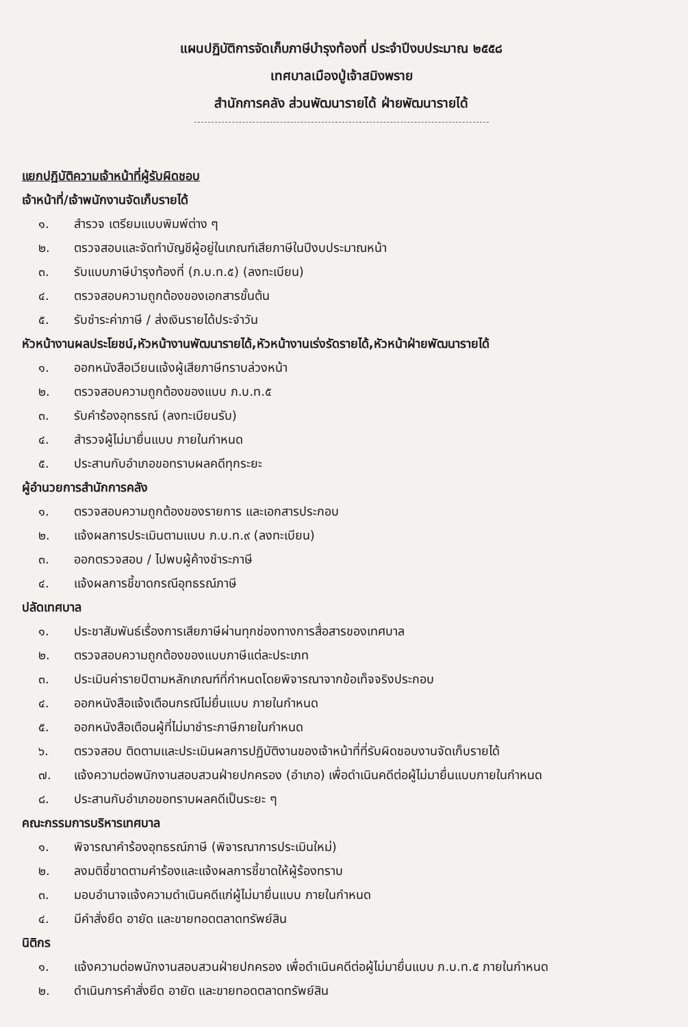แผนปฏิบัติการจัดเก็บภาษีบำรุงท้องที่ ประจำปีงบประมาณ ๒๕๕๘
เทศบาลเมืองปู่เจ้าสมิงพราย
สำนักการคลัง ส่วนพัฒนารายได้ ฝ่ายพัฒนารายได้
แยกปฏิบัติความเจ้าหน้าที่ผู้รับผิดชอบ
เจ้าหน้าที่/เจ้าพนักงานจัดเก็บรายได้
๑. สำรวจ เตรียมแบบพิมพ์ต่าง ๆ
๒. ตรวจสอบและจัดทำบัญชีผู้อยู่ในเกณฑ์เสียภาษีในปีงบประมาณหน้า
๓. รับแบบภาษีบำรุงท้องที่ (ภ.บ.ท.๕) (ลงทะเบียน)
๔. ตรวจสอบความถูกต้องของเอกสารขั้นต้น
๕. รับชำระค่าภาษี / ส่งเงินรายได้ประจำวัน
หัวหน้างานผลประโยชน์,หัวหน้างานพัฒนารายได้,หัวหน้างานเร่งรัดรายได้,หัวหน้าฝ่ายพัฒนารายได้
๑. ออกหนังสือเวียนแจ้งผู้เสียภาษีทราบล่วงหน้า
๒. ตรวจสอบความถูกต้องของแบบ ภ.บ.ท.๕
๓. รับคำร้องอุทธรณ์ (ลงทะเบียนรับ)
๔. สำรวจผู้ไม่มายื่นแบบ ภายในกำหนด
๕. ประสานกับอำเภอขอทราบผลคดีทุกระยะ
ผู้อำนวยการสำนักการคลัง
๑. ตรวจสอบความถูกต้องของรายการ และเอกสารประกอบ
๒. แจ้งผลการประเมินตามแบบ ภ.บ.ท.๙ (ลงทะเบียน)
๓. ออกตรวจสอบ / ไปพบผู้ค้างชำระภาษี
๔. แจ้งผลการชี้ขาดกรณีอุทธรณ์ภาษี
ปลัดเทศบาล
๑. ประชาสัมพันธ์เรื่องการเสียภาษีผ่านทุกช่องทางการสื่อสารของเทศบาล
๒. ตรวจสอบความถูกต้องของแบบภาษีแต่ละประเภท
๓. ประเมินค่ารายปีตามหลักเกณฑ์ที่กำหนดโดยพิจารณาจากข้อเท็จจริงประกอบ
๔. ออกหนังสือแจ้งเตือนกรณีไม่ยื่นแบบ ภายในกำหนด
๕. ออกหนังสือเตือนผู้ที่ไม่มาชำระภาษีภายในกำหนด
๖. ตรวจสอบ ติดตามและประเมินผลการปฏิบัติงานของเจ้าหน้าที่ที่รับผิดชอบงานจัดเก็บรายได้
๗. แจ้งความต่อพนักงานสอบสวนฝ่ายปกครอง (อำเภอ) เพื่อดำเนินคดีต่อผู้ไม่มายื่นแบบภายในกำหนด
๘. ประสานกับอำเภอขอทราบผลคดีเป็นระยะ ๆ
คณะกรรมการบริหารเทศบาล
๑. พิจารณาคำร้องอุทธรณ์ภาษี (พิจารณาการประเมินใหม่)
๒. ลงมติชี้ขาดตามคำร้องและแจ้งผลการชี้ขาดให้ผู้ร้องทราบ
๓. มอบอำนาจแจ้งความดำเนินคดีแก่ผู้ไม่มายื่นแบบ ภายในกำหนด
๔. มีคำสั่งยึด อายัด และขายทอดตลาดทรัพย์สิน
นิติกร
๑. แจ้งความต่อพนักงานสอบสวนฝ่ายปกครอง เพื่อดำเนินคดีต่อผู้ไม่มายื่นแบบ ภ.บ.ท.๕ ภายในกำหนด
๒. ดำเนินการคำสั่งยึด อายัด และขายทอดตลาดทรัพย์สิน